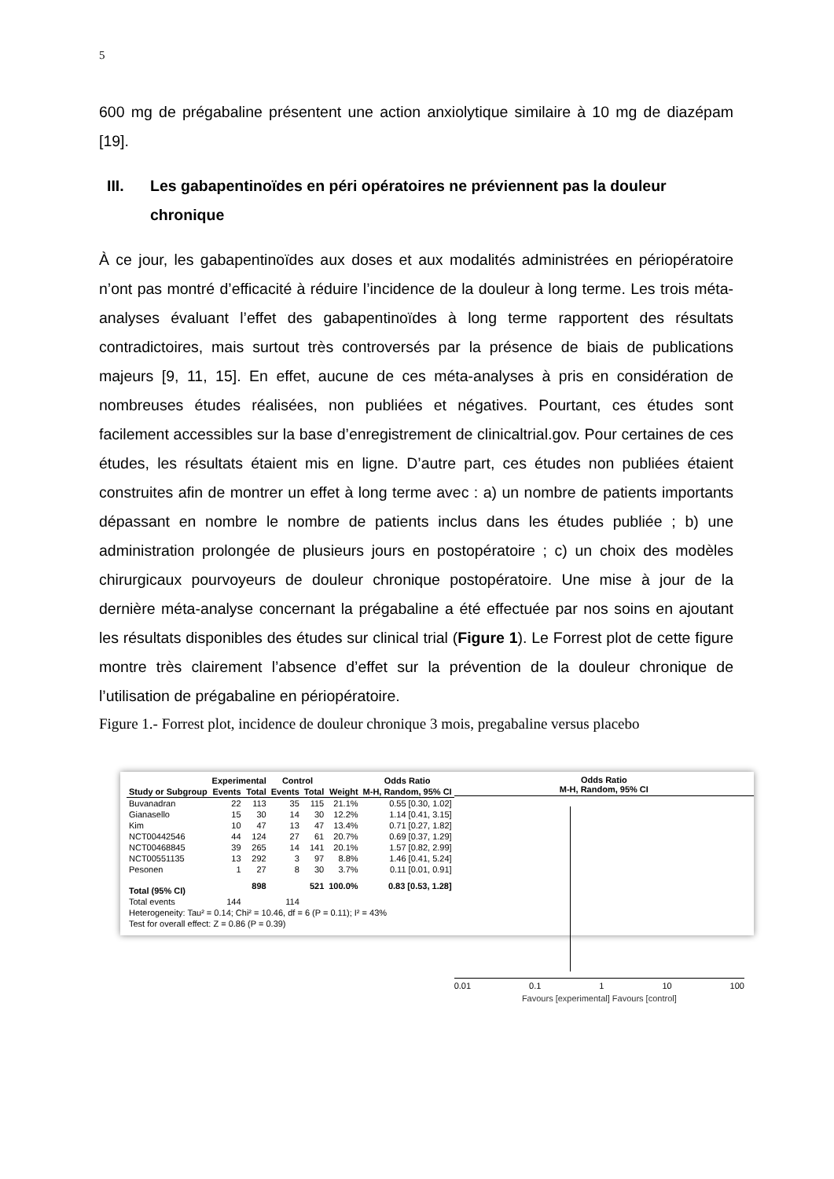5
600 mg de prégabaline présentent une action anxiolytique similaire à 10 mg de diazépam [19].
III. Les gabapentinoïdes en péri opératoires ne préviennent pas la douleur chronique
À ce jour, les gabapentinoïdes aux doses et aux modalités administrées en périopératoire n’ont pas montré d’efficacité à réduire l’incidence de la douleur à long terme. Les trois méta-analyses évaluant l’effet des gabapentinoïdes à long terme rapportent des résultats contradictoires, mais surtout très controversés par la présence de biais de publications majeurs [9, 11, 15]. En effet, aucune de ces méta-analyses à pris en considération de nombreuses études réalisées, non publiées et négatives. Pourtant, ces études sont facilement accessibles sur la base d’enregistrement de clinicaltrial.gov. Pour certaines de ces études, les résultats étaient mis en ligne. D’autre part, ces études non publiées étaient construites afin de montrer un effet à long terme avec : a) un nombre de patients importants dépassant en nombre le nombre de patients inclus dans les études publiée ; b) une administration prolongée de plusieurs jours en postopératoire ; c) un choix des modèles chirurgicaux pourvoyeurs de douleur chronique postopératoire. Une mise à jour de la dernière méta-analyse concernant la prégabaline a été effectuée par nos soins en ajoutant les résultats disponibles des études sur clinical trial (Figure 1). Le Forrest plot de cette figure montre très clairement l’absence d’effet sur la prévention de la douleur chronique de l’utilisation de prégabaline en périopératoire.
Figure 1.- Forrest plot, incidence de douleur chronique 3 mois, pregabaline versus placebo
| | Experimental | | Control | | | Odds Ratio |
| --- | --- | --- | --- | --- | --- | --- |
| Study or Subgroup | Events | Total | Events | Total | Weight | M-H, Random, 95% CI |
| Buvanadran | 22 | 113 | 35 | 115 | 21.1% | 0.55 [0.30, 1.02] |
| Gianasello | 15 | 30 | 14 | 30 | 12.2% | 1.14 [0.41, 3.15] |
| Kim | 10 | 47 | 13 | 47 | 13.4% | 0.71 [0.27, 1.82] |
| NCT00442546 | 44 | 124 | 27 | 61 | 20.7% | 0.69 [0.37, 1.29] |
| NCT00468845 | 39 | 265 | 14 | 141 | 20.1% | 1.57 [0.82, 2.99] |
| NCT00551135 | 13 | 292 | 3 | 97 | 8.8% | 1.46 [0.41, 5.24] |
| Pesonen | 1 | 27 | 8 | 30 | 3.7% | 0.11 [0.01, 0.91] |
| Total (95% CI) | | 898 | | 521 | 100.0% | 0.83 [0.53, 1.28] |
| Total events | 144 | | 114 | | | |
| Heterogeneity: Tau² = 0.14; Chi² = 10.46, df = 6 (P = 0.11); I² = 43% | | | | | | |
| Test for overall effect: Z = 0.86 (P = 0.39) | | | | | | |
Odds Ratio
M-H, Random, 95% CI
0.01 0.1 1 10 100
Favours [experimental] Favours [control]